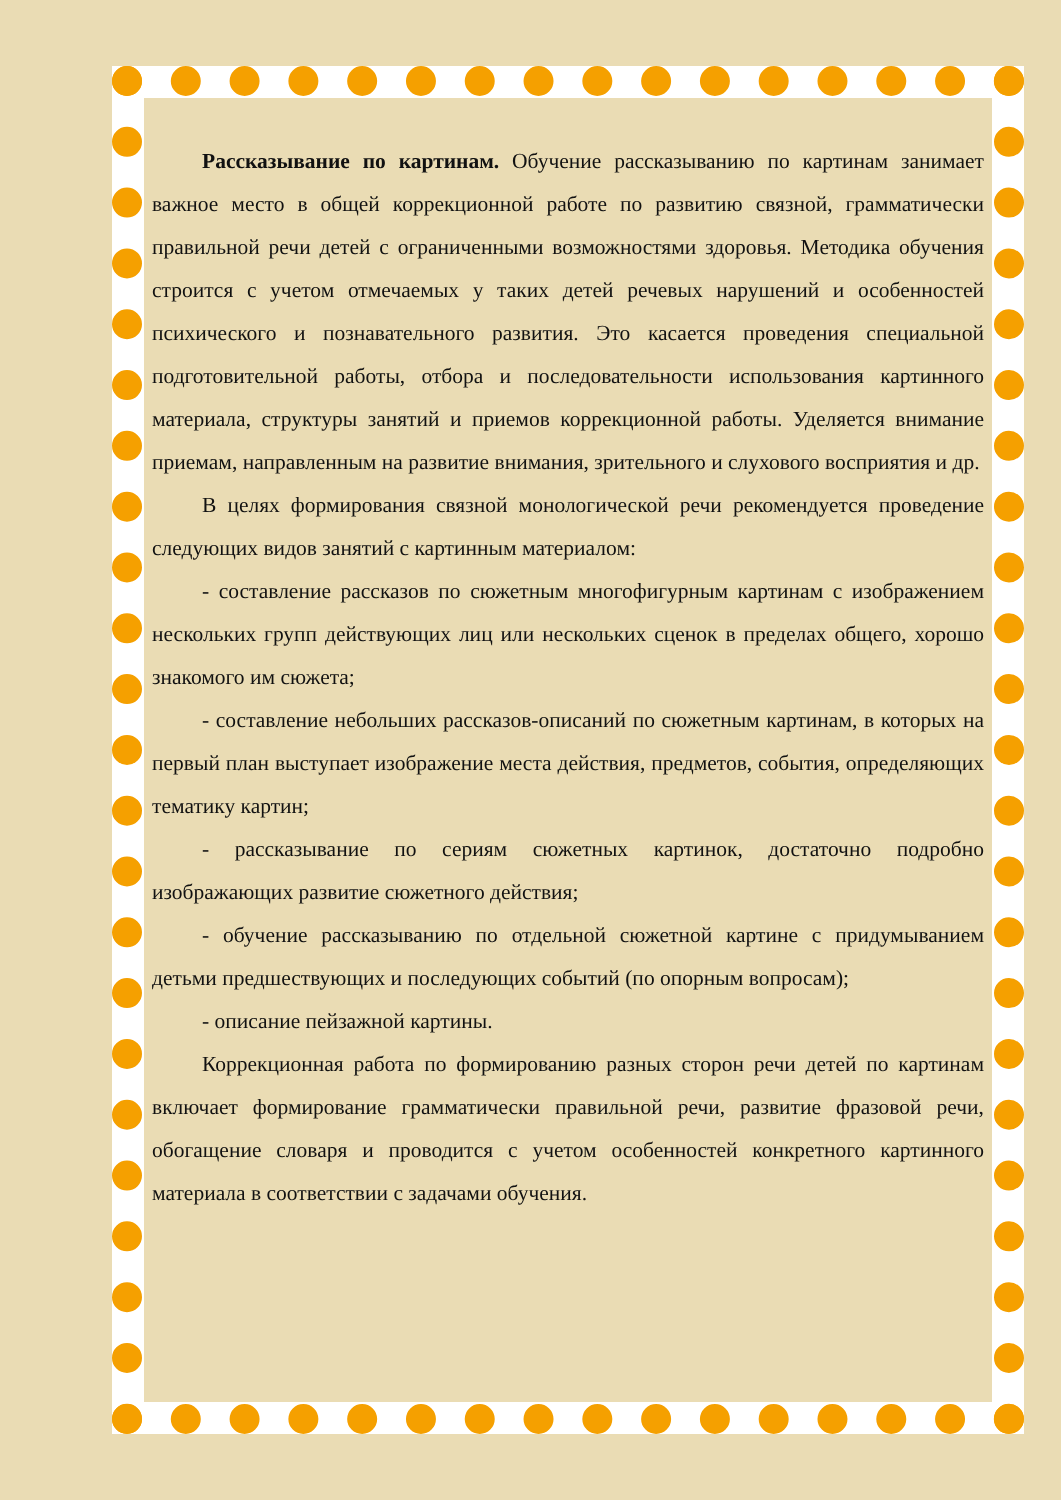Рассказывание по картинам. Обучение рассказыванию по картинам занимает важное место в общей коррекционной работе по развитию связной, грамматически правильной речи детей с ограниченными возможностями здоровья. Методика обучения строится с учетом отмечаемых у таких детей речевых нарушений и особенностей психического и познавательного развития. Это касается проведения специальной подготовительной работы, отбора и последовательности использования картинного материала, структуры занятий и приемов коррекционной работы. Уделяется внимание приемам, направленным на развитие внимания, зрительного и слухового восприятия и др.
В целях формирования связной монологической речи рекомендуется проведение следующих видов занятий с картинным материалом:
- составление рассказов по сюжетным многофигурным картинам с изображением нескольких групп действующих лиц или нескольких сценок в пределах общего, хорошо знакомого им сюжета;
- составление небольших рассказов-описаний по сюжетным картинам, в которых на первый план выступает изображение места действия, предметов, события, определяющих тематику картин;
- рассказывание по сериям сюжетных картинок, достаточно подробно изображающих развитие сюжетного действия;
- обучение рассказыванию по отдельной сюжетной картине с придумыванием детьми предшествующих и последующих событий (по опорным вопросам);
- описание пейзажной картины.
Коррекционная работа по формированию разных сторон речи детей по картинам включает формирование грамматически правильной речи, развитие фразовой речи, обогащение словаря и проводится с учетом особенностей конкретного картинного материала в соответствии с задачами обучения.